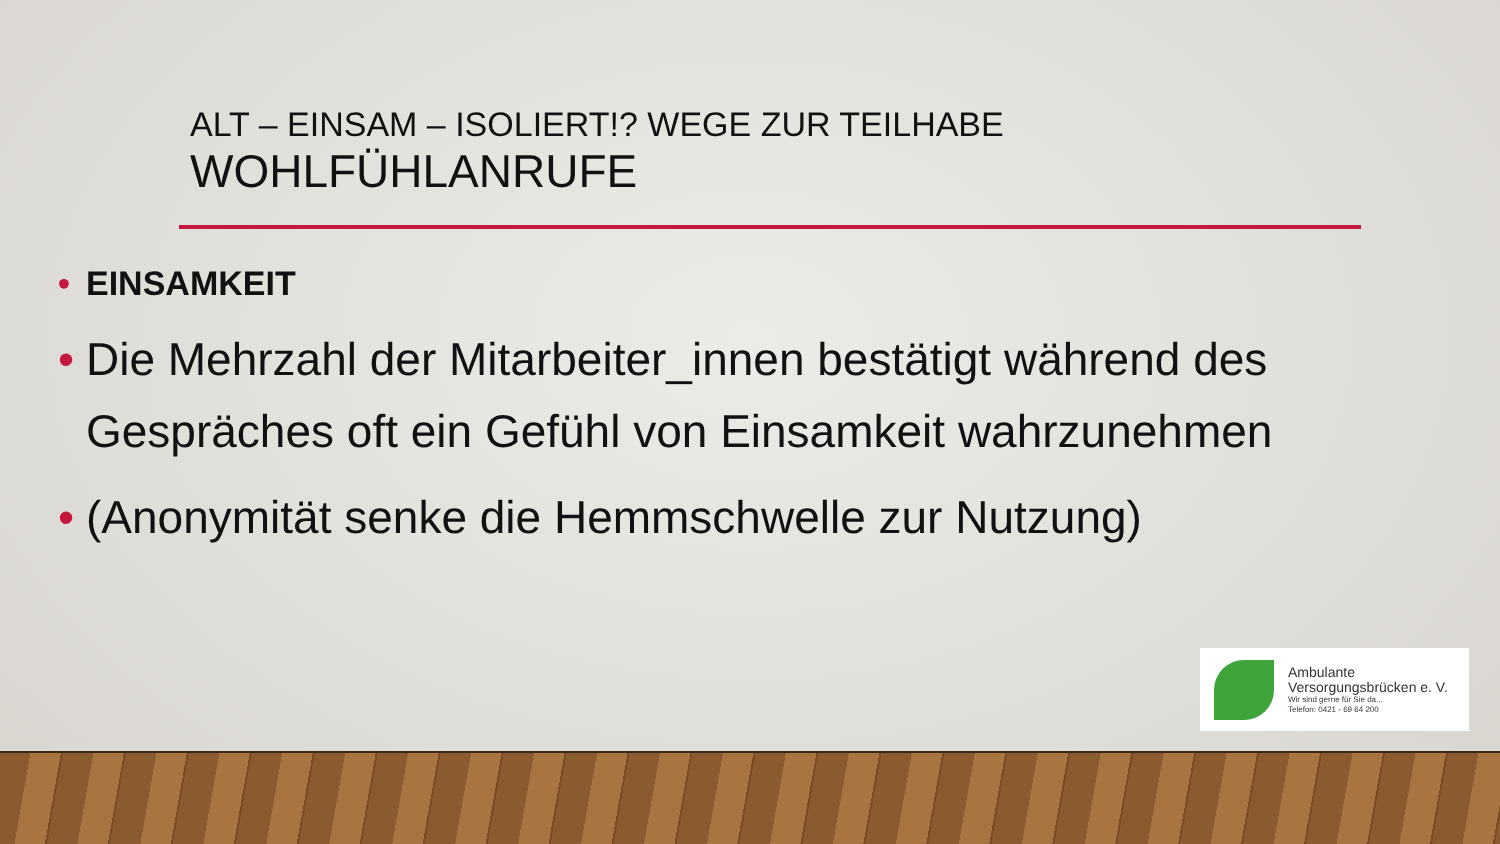ALT – EINSAM – ISOLIERT!? WEGE ZUR TEILHABE
WOHLFÜHLANRUFE
• EINSAMKEIT
• Die Mehrzahl der Mitarbeiter_innen bestätigt während des Gespräches oft ein Gefühl von Einsamkeit wahrzunehmen
• (Anonymität senke die Hemmschwelle zur Nutzung)
Ambulante
Versorgungsbrücken e. V.
Wir sind gerne für Sie da...
Telefon: 0421 - 69 64 200